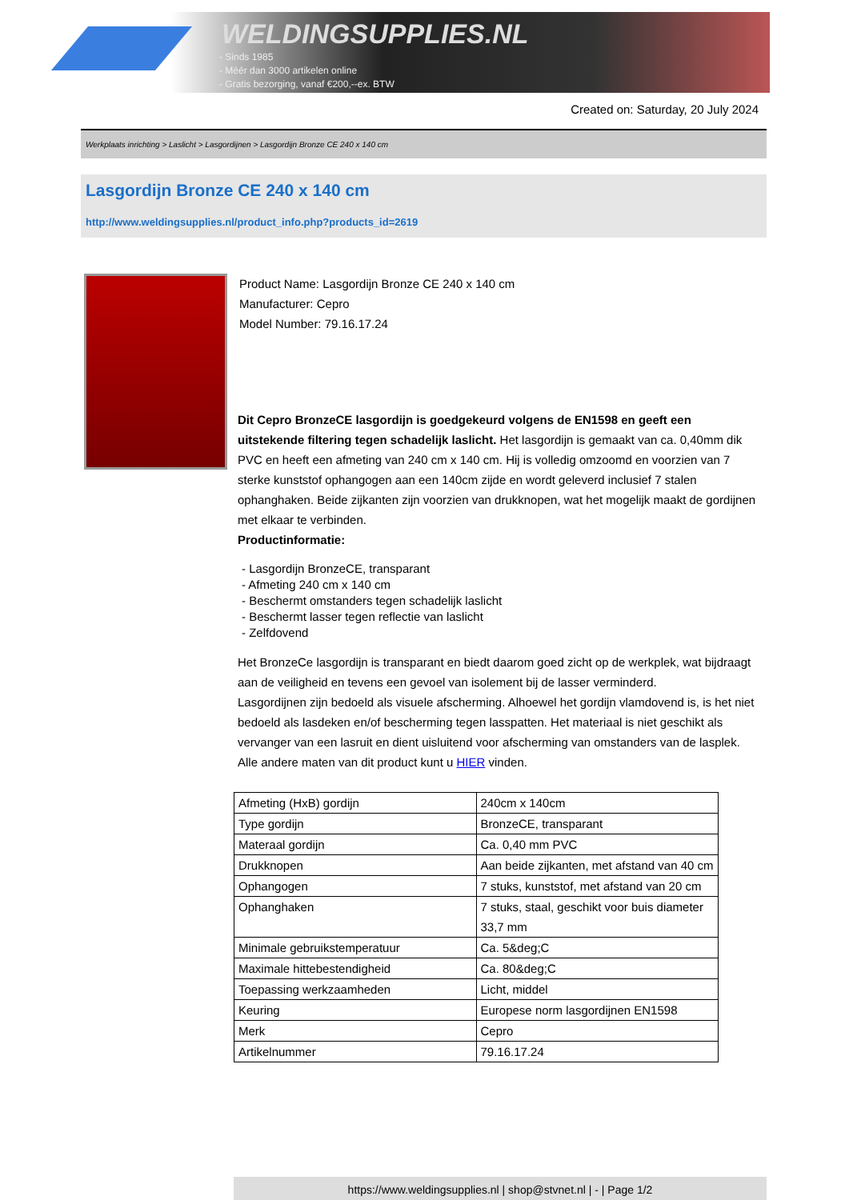WELDINGSUPPLIES.NL
- Sinds 1985
- Méér dan 3000 artikelen online
- Gratis bezorging, vanaf €200,--ex. BTW
Created on: Saturday, 20 July 2024
Werkplaats inrichting > Laslicht > Lasgordijnen > Lasgordijn Bronze CE 240 x 140 cm
Lasgordijn Bronze CE 240 x 140 cm
http://www.weldingsupplies.nl/product_info.php?products_id=2619
Product Name: Lasgordijn Bronze CE 240 x 140 cm
Manufacturer: Cepro
Model Number: 79.16.17.24
Dit Cepro BronzeCE lasgordijn is goedgekeurd volgens de EN1598 en geeft een uitstekende filtering tegen schadelijk laslicht. Het lasgordijn is gemaakt van ca. 0,40mm dik PVC en heeft een afmeting van 240 cm x 140 cm. Hij is volledig omzoomd en voorzien van 7 sterke kunststof ophangogen aan een 140cm zijde en wordt geleverd inclusief 7 stalen ophanghaken. Beide zijkanten zijn voorzien van drukknopen, wat het mogelijk maakt de gordijnen met elkaar te verbinden.
Productinformatie:
- Lasgordijn BronzeCE, transparant
- Afmeting 240 cm x 140 cm
- Beschermt omstanders tegen schadelijk laslicht
- Beschermt lasser tegen reflectie van laslicht
- Zelfdovend
Het BronzeCe lasgordijn is transparant en biedt daarom goed zicht op de werkplek, wat bijdraagt aan de veiligheid en tevens een gevoel van isolement bij de lasser verminderd.
Lasgordijnen zijn bedoeld als visuele afscherming. Alhoewel het gordijn vlamdovend is, is het niet bedoeld als lasdeken en/of bescherming tegen lasspatten. Het materiaal is niet geschikt als vervanger van een lasruit en dient uisluitend voor afscherming van omstanders van de lasplek.
Alle andere maten van dit product kunt u HIER vinden.
| Afmeting (HxB) gordijn | 240cm x 140cm |
| Type gordijn | BronzeCE, transparant |
| Materaal gordijn | Ca. 0,40 mm PVC |
| Drukknopen | Aan beide zijkanten, met afstand van 40 cm |
| Ophangogen | 7 stuks, kunststof, met afstand van 20 cm |
| Ophanghaken | 7 stuks, staal, geschikt voor buis diameter 33,7 mm |
| Minimale gebruikstemperatuur | Ca. 5&deg;C |
| Maximale hittebestendigheid | Ca. 80&deg;C |
| Toepassing werkzaamheden | Licht, middel |
| Keuring | Europese norm lasgordijnen EN1598 |
| Merk | Cepro |
| Artikelnummer | 79.16.17.24 |
https://www.weldingsupplies.nl | shop@stvnet.nl | - | Page 1/2